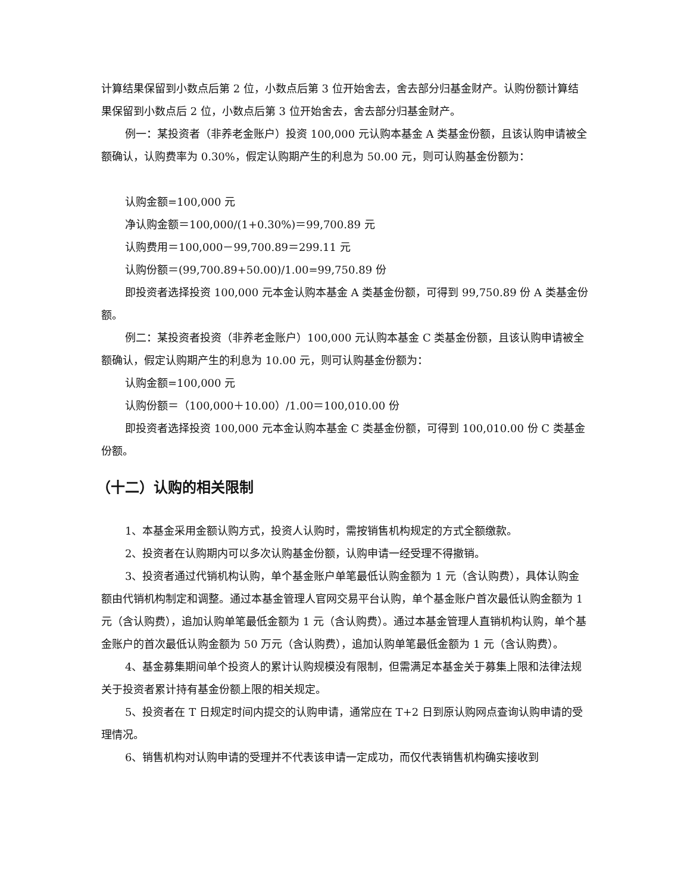计算结果保留到小数点后第 2 位，小数点后第 3 位开始舍去，舍去部分归基金财产。认购份额计算结果保留到小数点后 2 位，小数点后第 3 位开始舍去，舍去部分归基金财产。
例一：某投资者（非养老金账户）投资 100,000 元认购本基金 A 类基金份额，且该认购申请被全额确认，认购费率为 0.30%，假定认购期产生的利息为 50.00 元，则可认购基金份额为：
认购金额=100,000 元
净认购金额＝100,000/(1+0.30%)＝99,700.89 元
认购费用＝100,000－99,700.89＝299.11 元
认购份额＝(99,700.89+50.00)/1.00=99,750.89 份
即投资者选择投资 100,000 元本金认购本基金 A 类基金份额，可得到 99,750.89 份 A 类基金份额。
例二：某投资者投资（非养老金账户）100,000 元认购本基金 C 类基金份额，且该认购申请被全额确认，假定认购期产生的利息为 10.00 元，则可认购基金份额为：
认购金额=100,000 元
认购份额＝（100,000＋10.00）/1.00＝100,010.00 份
即投资者选择投资 100,000 元本金认购本基金 C 类基金份额，可得到 100,010.00 份 C 类基金份额。
（十二）认购的相关限制
1、本基金采用金额认购方式，投资人认购时，需按销售机构规定的方式全额缴款。
2、投资者在认购期内可以多次认购基金份额，认购申请一经受理不得撤销。
3、投资者通过代销机构认购，单个基金账户单笔最低认购金额为 1 元（含认购费），具体认购金额由代销机构制定和调整。通过本基金管理人官网交易平台认购，单个基金账户首次最低认购金额为 1 元（含认购费），追加认购单笔最低金额为 1 元（含认购费）。通过本基金管理人直销机构认购，单个基金账户的首次最低认购金额为 50 万元（含认购费），追加认购单笔最低金额为 1 元（含认购费）。
4、基金募集期间单个投资人的累计认购规模没有限制，但需满足本基金关于募集上限和法律法规关于投资者累计持有基金份额上限的相关规定。
5、投资者在 T 日规定时间内提交的认购申请，通常应在 T+2 日到原认购网点查询认购申请的受理情况。
6、销售机构对认购申请的受理并不代表该申请一定成功，而仅代表销售机构确实接收到